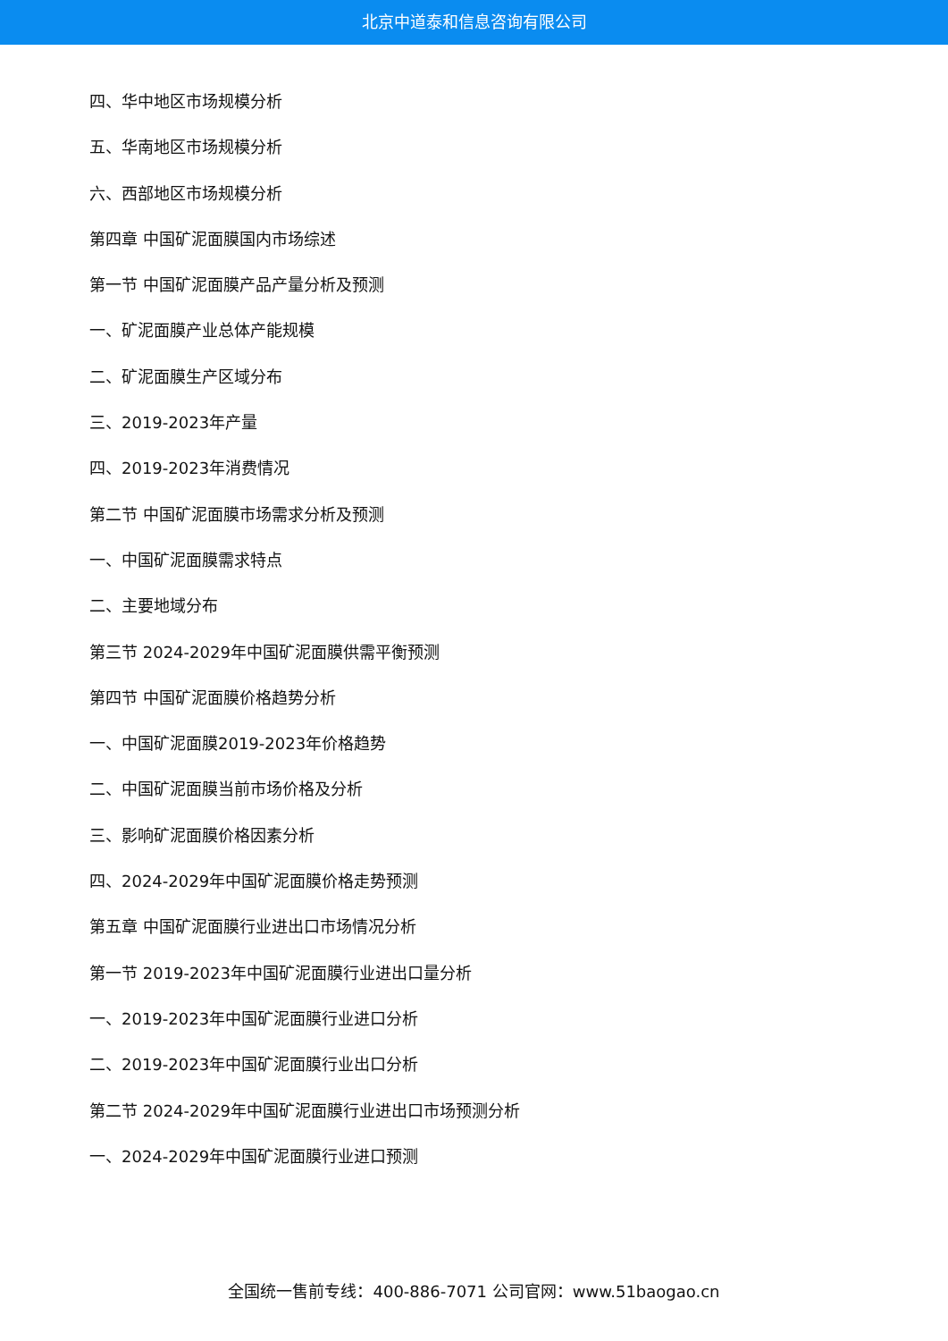北京中道泰和信息咨询有限公司
四、华中地区市场规模分析
五、华南地区市场规模分析
六、西部地区市场规模分析
第四章 中国矿泥面膜国内市场综述
第一节 中国矿泥面膜产品产量分析及预测
一、矿泥面膜产业总体产能规模
二、矿泥面膜生产区域分布
三、2019-2023年产量
四、2019-2023年消费情况
第二节 中国矿泥面膜市场需求分析及预测
一、中国矿泥面膜需求特点
二、主要地域分布
第三节 2024-2029年中国矿泥面膜供需平衡预测
第四节 中国矿泥面膜价格趋势分析
一、中国矿泥面膜2019-2023年价格趋势
二、中国矿泥面膜当前市场价格及分析
三、影响矿泥面膜价格因素分析
四、2024-2029年中国矿泥面膜价格走势预测
第五章 中国矿泥面膜行业进出口市场情况分析
第一节 2019-2023年中国矿泥面膜行业进出口量分析
一、2019-2023年中国矿泥面膜行业进口分析
二、2019-2023年中国矿泥面膜行业出口分析
第二节 2024-2029年中国矿泥面膜行业进出口市场预测分析
一、2024-2029年中国矿泥面膜行业进口预测
全国统一售前专线：400-886-7071 公司官网：www.51baogao.cn